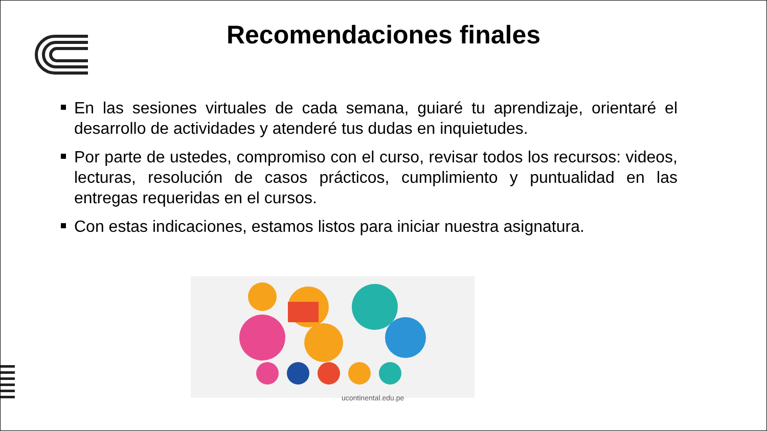Recomendaciones finales
En las sesiones virtuales de cada semana, guiaré tu aprendizaje, orientaré el desarrollo de actividades y atenderé tus dudas en inquietudes.
Por parte de ustedes, compromiso con el curso, revisar todos los recursos: videos, lecturas, resolución de casos prácticos, cumplimiento y puntualidad en las entregas requeridas en el cursos.
Con estas indicaciones, estamos listos para iniciar nuestra asignatura.
ucontinental.edu.pe